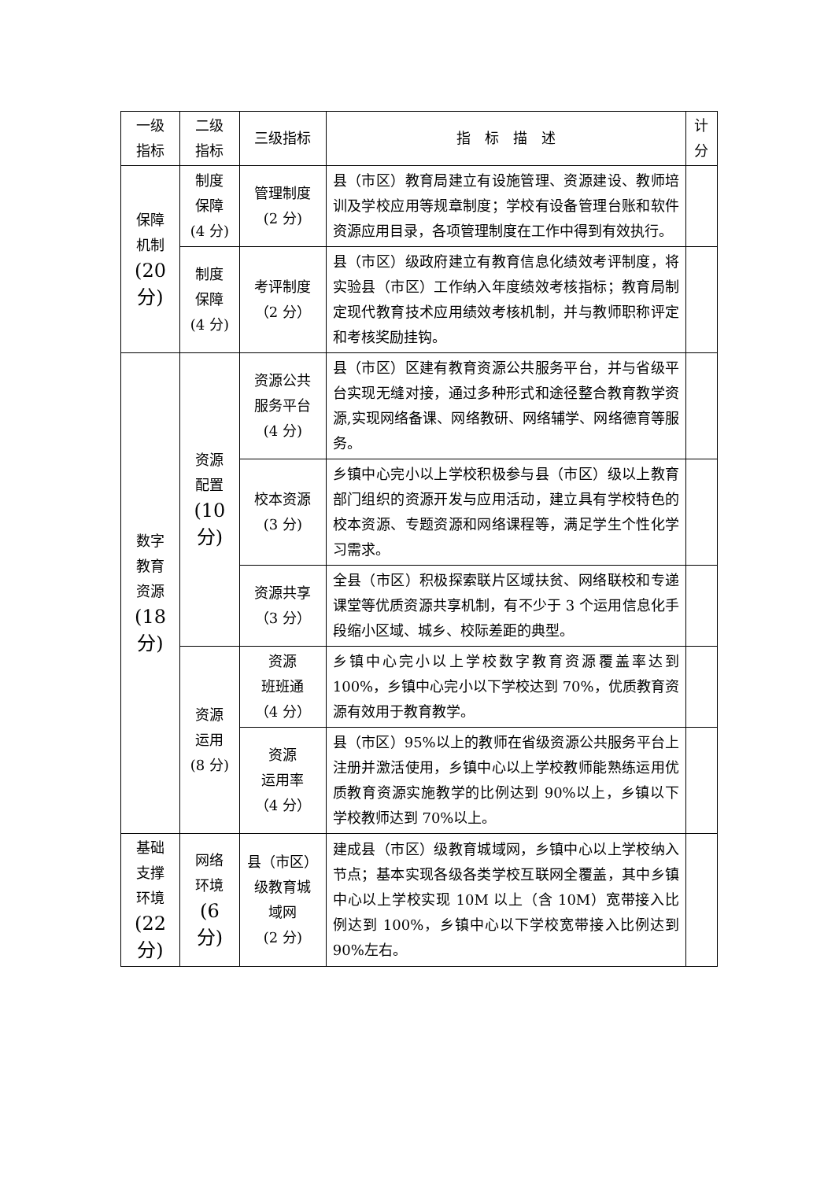| 一级 指标 | 二级 指标 | 三级指标 | 指 标 描 述 | 计 分 |
| --- | --- | --- | --- | --- |
| 保障 机制 (20 分) | 制度 保障 (4 分) | 管理制度 (2 分) | 县（市区）教育局建立有设施管理、资源建设、教师培训及学校应用等规章制度；学校有设备管理台账和软件资源应用目录，各项管理制度在工作中得到有效执行。 | |
| | 制度 保障 (4 分) | 考评制度 （2 分） | 县（市区）级政府建立有教育信息化绩效考评制度，将实验县（市区）工作纳入年度绩效考核指标；教育局制定现代教育技术应用绩效考核机制，并与教师职称评定和考核奖励挂钩。 | |
| 数字 教育 资源 (18 分) | 资源 配置 (10 分) | 资源公共 服务平台 (4 分) | 县（市区）区建有教育资源公共服务平台，并与省级平台实现无缝对接，通过多种形式和途径整合教育教学资源,实现网络备课、网络教研、网络辅学、网络德育等服务。 | |
| | | 校本资源 (3 分) | 乡镇中心完小以上学校积极参与县（市区）级以上教育部门组织的资源开发与应用活动，建立具有学校特色的校本资源、专题资源和网络课程等，满足学生个性化学习需求。 | |
| | | 资源共享 （3 分） | 全县（市区）积极探索联片区域扶贫、网络联校和专递课堂等优质资源共享机制，有不少于 3 个运用信息化手段缩小区域、城乡、校际差距的典型。 | |
| | 资源 运用 (8 分) | 资源 班班通 （4 分） | 乡镇中心完小以上学校数字教育资源覆盖率达到 100%，乡镇中心完小以下学校达到 70%，优质教育资源有效用于教育教学。 | |
| | | 资源 运用率 （4 分） | 县（市区）95%以上的教师在省级资源公共服务平台上注册并激活使用，乡镇中心以上学校教师能熟练运用优质教育资源实施教学的比例达到 90%以上，乡镇以下学校教师达到 70%以上。 | |
| 基础 支撑 环境 (22 分) | 网络 环境 (6 分) | 县（市区） 级教育城 域网 (2 分) | 建成县（市区）级教育城域网，乡镇中心以上学校纳入节点；基本实现各级各类学校互联网全覆盖，其中乡镇中心以上学校实现 10M 以上（含 10M）宽带接入比例达到 100%，乡镇中心以下学校宽带接入比例达到 90%左右。 | |